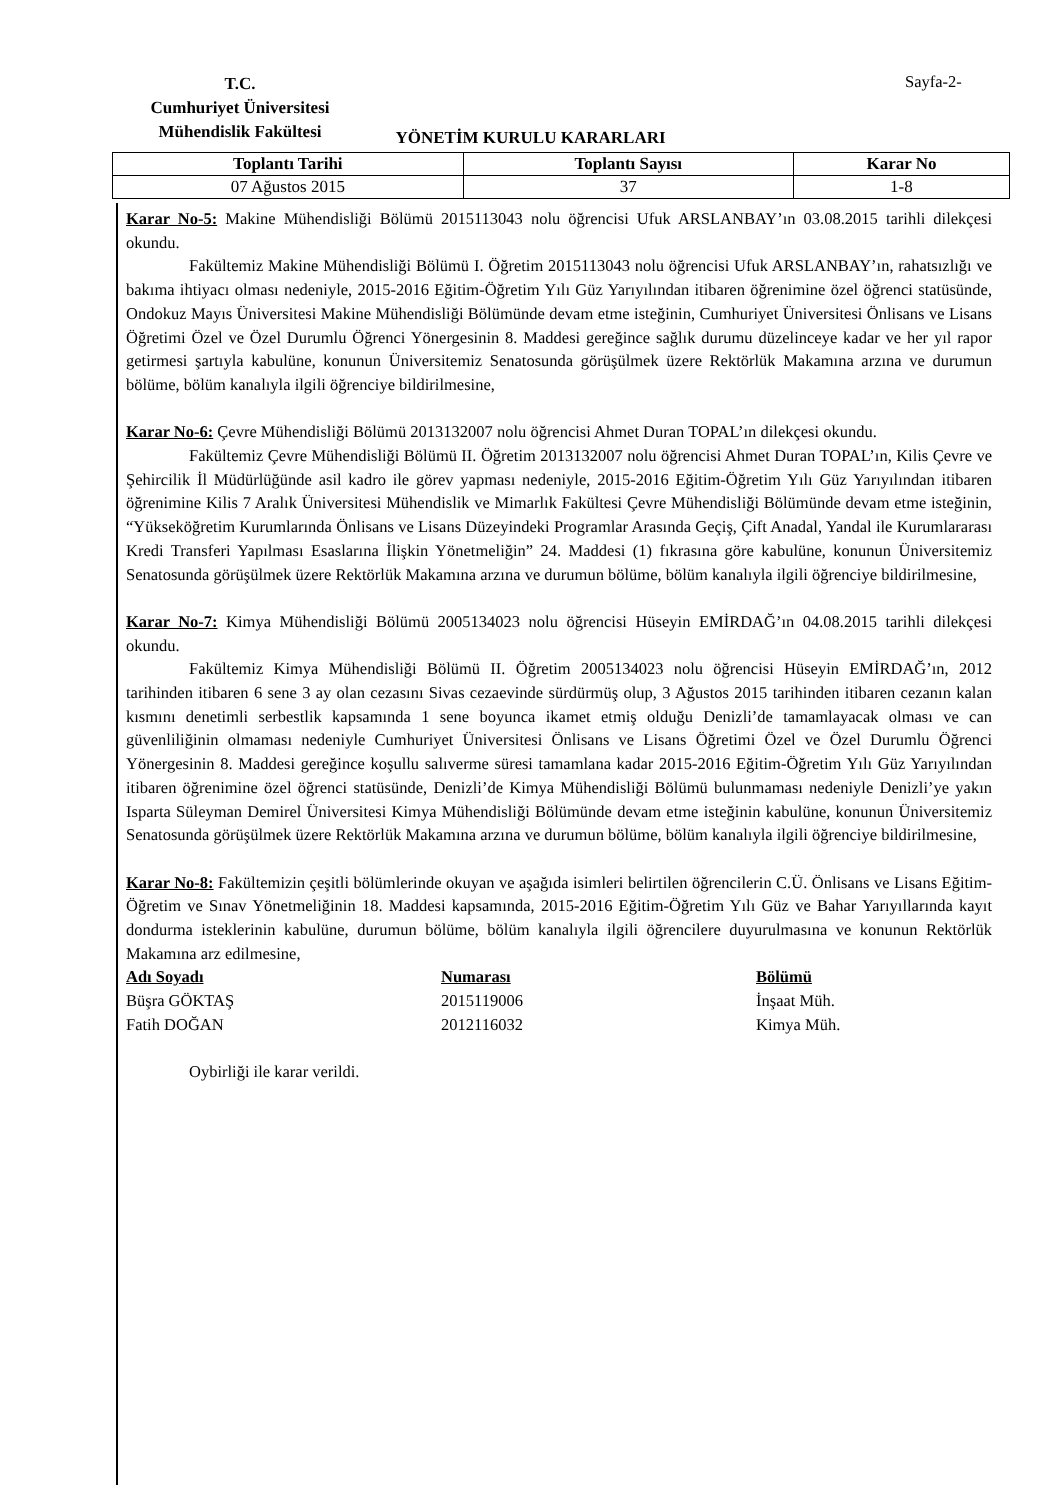T.C.
Cumhuriyet Üniversitesi
Mühendislik Fakültesi
Sayfa-2-
YÖNETİM KURULU KARARLARI
| Toplantı Tarihi | Toplantı Sayısı | Karar No |
| --- | --- | --- |
| 07 Ağustos 2015 | 37 | 1-8 |
Karar No-5: Makine Mühendisliği Bölümü 2015113043 nolu öğrencisi Ufuk ARSLANBAY’ın 03.08.2015 tarihli dilekçesi okundu.
Fakültemiz Makine Mühendisliği Bölümü I. Öğretim 2015113043 nolu öğrencisi Ufuk ARSLANBAY’ın, rahatsızlığı ve bakıma ihtiyacı olması nedeniyle, 2015-2016 Eğitim-Öğretim Yılı Güz Yarıyılından itibaren öğrenimine özel öğrenci statüsünde, Ondokuz Mayıs Üniversitesi Makine Mühendisliği Bölümünde devam etme isteğinin, Cumhuriyet Üniversitesi Önlisans ve Lisans Öğretimi Özel ve Özel Durumlu Öğrenci Yönergesinin 8. Maddesi gereğince sağlık durumu düzelinceye kadar ve her yıl rapor getirmesi şartıyla kabulüne, konunun Üniversitemiz Senatosunda görüşülmek üzere Rektörlük Makamına arzına ve durumun bölüme, bölüm kanalıyla ilgili öğrenciye bildirilmesine,
Karar No-6: Çevre Mühendisliği Bölümü 2013132007 nolu öğrencisi Ahmet Duran TOPAL’ın dilekçesi okundu.
Fakültemiz Çevre Mühendisliği Bölümü II. Öğretim 2013132007 nolu öğrencisi Ahmet Duran TOPAL’ın, Kilis Çevre ve Şehircilik İl Müdürlüğünde asil kadro ile görev yapması nedeniyle, 2015-2016 Eğitim-Öğretim Yılı Güz Yarıyılından itibaren öğrenimine Kilis 7 Aralık Üniversitesi Mühendislik ve Mimarlık Fakültesi Çevre Mühendisliği Bölümünde devam etme isteğinin, “Yükseköğretim Kurumlarında Önlisans ve Lisans Düzeyindeki Programlar Arasında Geçiş, Çift Anadal, Yandal ile Kurumlararası Kredi Transferi Yapılması Esaslarına İlişkin Yönetmeliğin” 24. Maddesi (1) fıkrasına göre kabulüne, konunun Üniversitemiz Senatosunda görüşülmek üzere Rektörlük Makamına arzına ve durumun bölüme, bölüm kanalıyla ilgili öğrenciye bildirilmesine,
Karar No-7: Kimya Mühendisliği Bölümü 2005134023 nolu öğrencisi Hüseyin EMİRDAĞ’ın 04.08.2015 tarihli dilekçesi okundu.
Fakültemiz Kimya Mühendisliği Bölümü II. Öğretim 2005134023 nolu öğrencisi Hüseyin EMİRDAĞ’ın, 2012 tarihinden itibaren 6 sene 3 ay olan cezasını Sivas cezaevinde sürdürmüş olup, 3 Ağustos 2015 tarihinden itibaren cezanın kalan kısmını denetimli serbestlik kapsamında 1 sene boyunca ikamet etmiş olduğu Denizli’de tamamlayacak olması ve can güvenliliğinin olmaması nedeniyle Cumhuriyet Üniversitesi Önlisans ve Lisans Öğretimi Özel ve Özel Durumlu Öğrenci Yönergesinin 8. Maddesi gereğince koşullu salıverme süresi tamamlana kadar 2015-2016 Eğitim-Öğretim Yılı Güz Yarıyılından itibaren öğrenimine özel öğrenci statüsünde, Denizli’de Kimya Mühendisliği Bölümü bulunmaması nedeniyle Denizli’ye yakın Isparta Süleyman Demirel Üniversitesi Kimya Mühendisliği Bölümünde devam etme isteğinin kabulüne, konunun Üniversitemiz Senatosunda görüşülmek üzere Rektörlük Makamına arzına ve durumun bölüme, bölüm kanalıyla ilgili öğrenciye bildirilmesine,
Karar No-8: Fakültemizin çeşitli bölümlerinde okuyan ve aşağıda isimleri belirtilen öğrencilerin C.Ü. Önlisans ve Lisans Eğitim-Öğretim ve Sınav Yönetmeliğinin 18. Maddesi kapsamında, 2015-2016 Eğitim-Öğretim Yılı Güz ve Bahar Yarıyıllarında kayıt dondurma isteklerinin kabulüne, durumun bölüme, bölüm kanalıyla ilgili öğrencilere duyurulmasına ve konunun Rektörlük Makamına arz edilmesine,
| Adı Soyadı | Numarası | Bölümü |
| --- | --- | --- |
| Büşra GÖKTAŞ | 2015119006 | İnşaat Müh. |
| Fatih DOĞAN | 2012116032 | Kimya Müh. |
Oybirliği ile karar verildi.